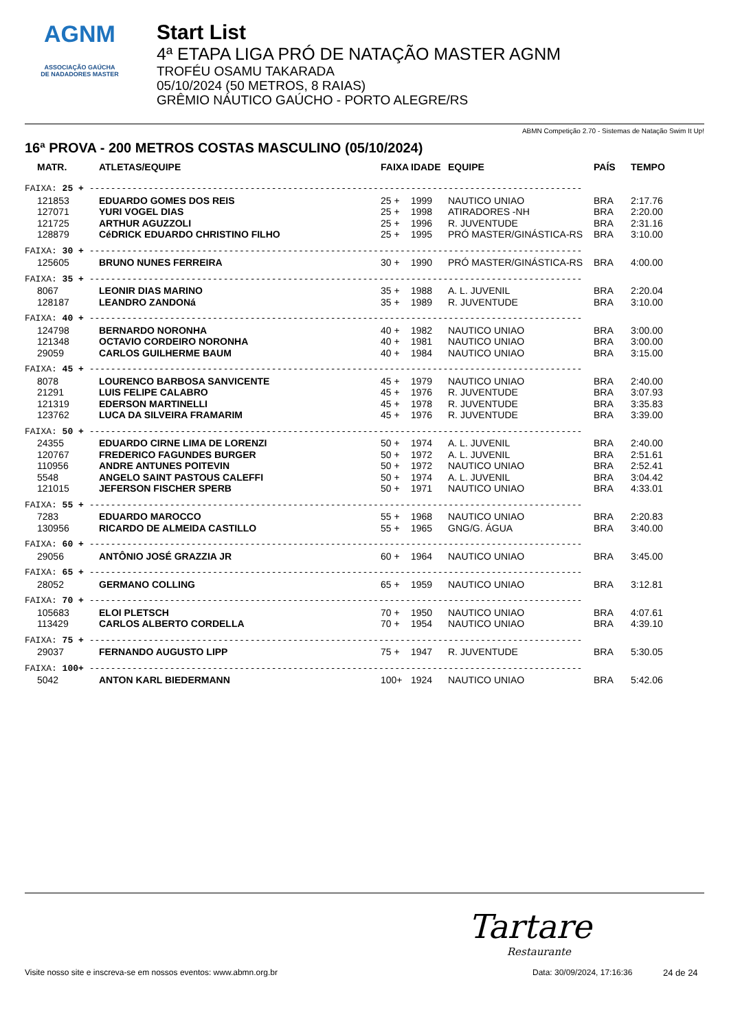AGNM
ASSOCIAÇÃO GAÚCHA
DE NADADORES MASTER
Start List
4ª ETAPA LIGA PRÓ DE NATAÇÃO MASTER AGNM
TROFÉU OSAMU TAKARADA
05/10/2024 (50 METROS, 8 RAIAS)
GRÊMIO NÁUTICO GAÚCHO - PORTO ALEGRE/RS
ABMN Competição 2.70 - Sistemas de Natação Swim It Up!
16ª PROVA - 200 METROS COSTAS MASCULINO (05/10/2024)
| MATR. | ATLETAS/EQUIPE | FAIXA | IDADE | EQUIPE | PAÍS | TEMPO |
| --- | --- | --- | --- | --- | --- | --- |
| FAIXA: 25 + -------------------------------------------------------------------------------------------- | | | | | | |
| 121853 | EDUARDO GOMES DOS REIS | 25 + | 1999 | NAUTICO UNIAO | BRA | 2:17.76 |
| 127071 | YURI VOGEL DIAS | 25 + | 1998 | ATIRADORES -NH | BRA | 2:20.00 |
| 121725 | ARTHUR AGUZZOLI | 25 + | 1996 | R. JUVENTUDE | BRA | 2:31.16 |
| 128879 | CéDRICK EDUARDO CHRISTINO FILHO | 25 + | 1995 | PRÓ MASTER/GINÁSTICA-RS | BRA | 3:10.00 |
| FAIXA: 30 + -------------------------------------------------------------------------------------------- | | | | | | |
| 125605 | BRUNO NUNES FERREIRA | 30 + | 1990 | PRÓ MASTER/GINÁSTICA-RS | BRA | 4:00.00 |
| FAIXA: 35 + -------------------------------------------------------------------------------------------- | | | | | | |
| 8067 | LEONIR DIAS MARINO | 35 + | 1988 | A. L. JUVENIL | BRA | 2:20.04 |
| 128187 | LEANDRO ZANDONá | 35 + | 1989 | R. JUVENTUDE | BRA | 3:10.00 |
| FAIXA: 40 + -------------------------------------------------------------------------------------------- | | | | | | |
| 124798 | BERNARDO NORONHA | 40 + | 1982 | NAUTICO UNIAO | BRA | 3:00.00 |
| 121348 | OCTAVIO CORDEIRO NORONHA | 40 + | 1981 | NAUTICO UNIAO | BRA | 3:00.00 |
| 29059 | CARLOS GUILHERME BAUM | 40 + | 1984 | NAUTICO UNIAO | BRA | 3:15.00 |
| FAIXA: 45 + -------------------------------------------------------------------------------------------- | | | | | | |
| 8078 | LOURENCO BARBOSA SANVICENTE | 45 + | 1979 | NAUTICO UNIAO | BRA | 2:40.00 |
| 21291 | LUIS FELIPE CALABRO | 45 + | 1976 | R. JUVENTUDE | BRA | 3:07.93 |
| 121319 | EDERSON MARTINELLI | 45 + | 1978 | R. JUVENTUDE | BRA | 3:35.83 |
| 123762 | LUCA DA SILVEIRA FRAMARIM | 45 + | 1976 | R. JUVENTUDE | BRA | 3:39.00 |
| FAIXA: 50 + -------------------------------------------------------------------------------------------- | | | | | | |
| 24355 | EDUARDO CIRNE LIMA DE LORENZI | 50 + | 1974 | A. L. JUVENIL | BRA | 2:40.00 |
| 120767 | FREDERICO FAGUNDES BURGER | 50 + | 1972 | A. L. JUVENIL | BRA | 2:51.61 |
| 110956 | ANDRE ANTUNES POITEVIN | 50 + | 1972 | NAUTICO UNIAO | BRA | 2:52.41 |
| 5548 | ANGELO SAINT PASTOUS CALEFFI | 50 + | 1974 | A. L. JUVENIL | BRA | 3:04.42 |
| 121015 | JEFERSON FISCHER SPERB | 50 + | 1971 | NAUTICO UNIAO | BRA | 4:33.01 |
| FAIXA: 55 + -------------------------------------------------------------------------------------------- | | | | | | |
| 7283 | EDUARDO MAROCCO | 55 + | 1968 | NAUTICO UNIAO | BRA | 2:20.83 |
| 130956 | RICARDO DE ALMEIDA CASTILLO | 55 + | 1965 | GNG/G. ÁGUA | BRA | 3:40.00 |
| FAIXA: 60 + -------------------------------------------------------------------------------------------- | | | | | | |
| 29056 | ANTÔNIO JOSÉ GRAZZIA JR | 60 + | 1964 | NAUTICO UNIAO | BRA | 3:45.00 |
| FAIXA: 65 + -------------------------------------------------------------------------------------------- | | | | | | |
| 28052 | GERMANO COLLING | 65 + | 1959 | NAUTICO UNIAO | BRA | 3:12.81 |
| FAIXA: 70 + -------------------------------------------------------------------------------------------- | | | | | | |
| 105683 | ELOI PLETSCH | 70 + | 1950 | NAUTICO UNIAO | BRA | 4:07.61 |
| 113429 | CARLOS ALBERTO CORDELLA | 70 + | 1954 | NAUTICO UNIAO | BRA | 4:39.10 |
| FAIXA: 75 + -------------------------------------------------------------------------------------------- | | | | | | |
| 29037 | FERNANDO AUGUSTO LIPP | 75 + | 1947 | R. JUVENTUDE | BRA | 5:30.05 |
| FAIXA: 100+ -------------------------------------------------------------------------------------------- | | | | | | |
| 5042 | ANTON KARL BIEDERMANN | 100+ | 1924 | NAUTICO UNIAO | BRA | 5:42.06 |
Tartare
Restaurante
Visite nosso site e inscreva-se em nossos eventos: www.abmn.org.br Data: 30/09/2024, 17:16:36 24 de 24